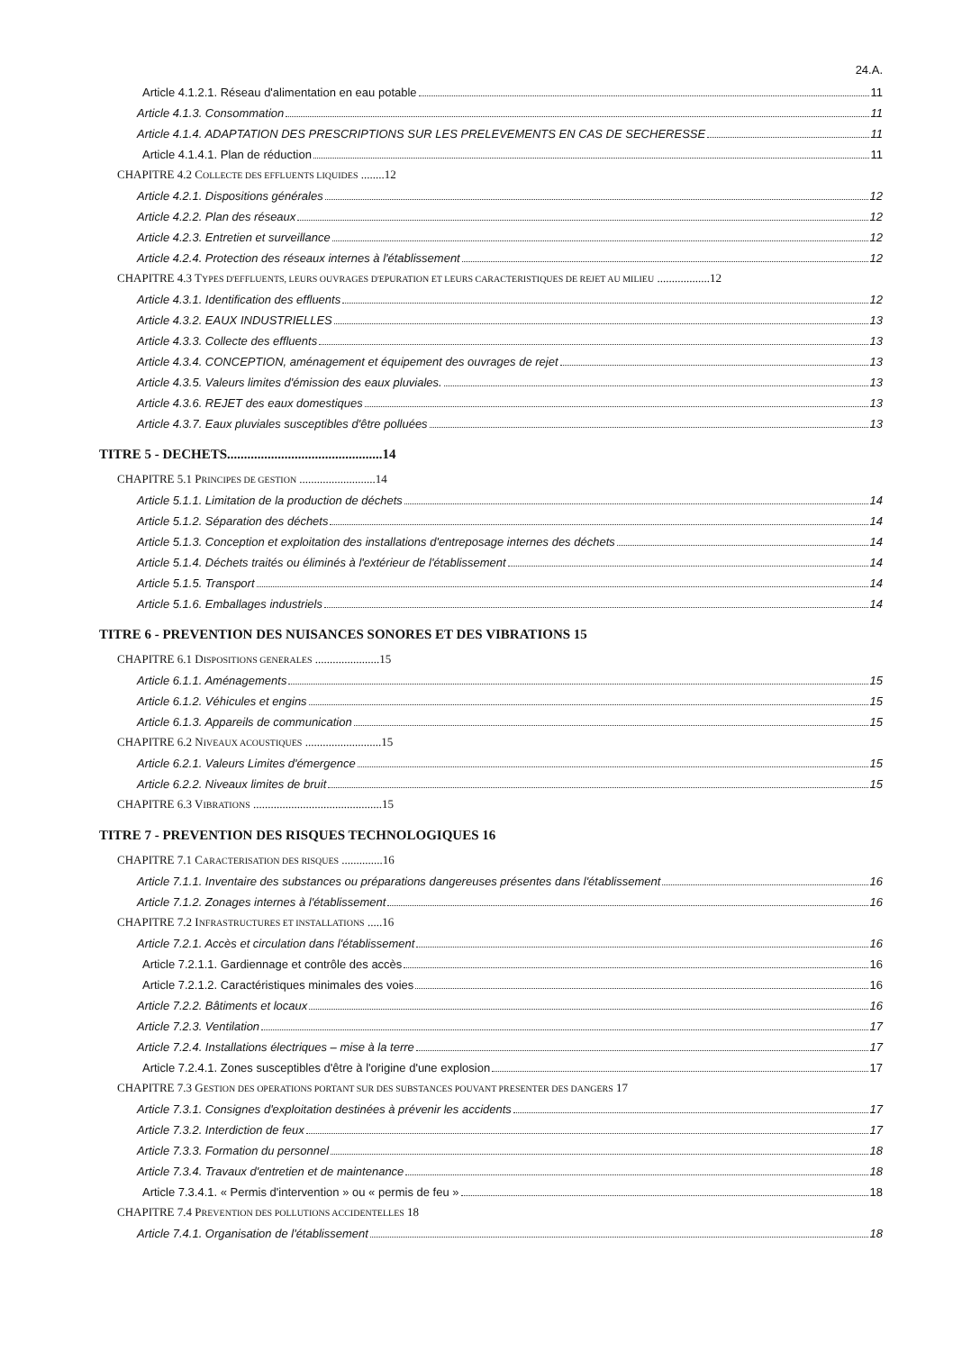24.A.
Article 4.1.2.1. Réseau d'alimentation en eau potable 11
Article 4.1.3. Consommation 11
Article 4.1.4. ADAPTATION DES PRESCRIPTIONS SUR LES PRELEVEMENTS EN CAS DE SECHERESSE 11
Article 4.1.4.1. Plan de réduction 11
CHAPITRE 4.2 COLLECTE DES EFFLUENTS LIQUIDES ........12
Article 4.2.1. Dispositions générales 12
Article 4.2.2. Plan des réseaux 12
Article 4.2.3. Entretien et surveillance 12
Article 4.2.4. Protection des réseaux internes à l'établissement 12
CHAPITRE 4.3 TYPES D'EFFLUENTS, LEURS OUVRAGES D'EPURATION ET LEURS CARACTERISTIQUES DE REJET AU MILIEU ..................12
Article 4.3.1. Identification des effluents 12
Article 4.3.2. EAUX INDUSTRIELLES 13
Article 4.3.3. Collecte des effluents 13
Article 4.3.4. CONCEPTION, aménagement et équipement des ouvrages de rejet 13
Article 4.3.5. Valeurs limites d'émission des eaux pluviales. 13
Article 4.3.6. REJET des eaux domestiques 13
Article 4.3.7. Eaux pluviales susceptibles d'être polluées 13
TITRE 5 - DECHETS..............................................14
CHAPITRE 5.1 PRINCIPES DE GESTION ..........................14
Article 5.1.1. Limitation de la production de déchets 14
Article 5.1.2. Séparation des déchets 14
Article 5.1.3. Conception et exploitation des installations d'entreposage internes des déchets 14
Article 5.1.4. Déchets traités ou éliminés à l'extérieur de l'établissement 14
Article 5.1.5. Transport 14
Article 5.1.6. Emballages industriels 14
TITRE 6 - PREVENTION DES NUISANCES SONORES ET DES VIBRATIONS 15
CHAPITRE 6.1 DISPOSITIONS GENERALES ......................15
Article 6.1.1. Aménagements 15
Article 6.1.2. Véhicules et engins 15
Article 6.1.3. Appareils de communication 15
CHAPITRE 6.2 NIVEAUX ACOUSTIQUES ..........................15
Article 6.2.1. Valeurs Limites d'émergence 15
Article 6.2.2. Niveaux limites de bruit 15
CHAPITRE 6.3 VIBRATIONS ............................................15
TITRE 7 - PREVENTION DES RISQUES TECHNOLOGIQUES 16
CHAPITRE 7.1 CARACTERISATION DES RISQUES ..............16
Article 7.1.1. Inventaire des substances ou préparations dangereuses présentes dans l'établissement 16
Article 7.1.2. Zonages internes à l'établissement 16
CHAPITRE 7.2 INFRASTRUCTURES ET INSTALLATIONS .....16
Article 7.2.1. Accès et circulation dans l'établissement 16
Article 7.2.1.1. Gardiennage et contrôle des accès 16
Article 7.2.1.2. Caractéristiques minimales des voies 16
Article 7.2.2. Bâtiments et locaux 16
Article 7.2.3. Ventilation 17
Article 7.2.4. Installations électriques – mise à la terre 17
Article 7.2.4.1. Zones susceptibles d'être à l'origine d'une explosion 17
CHAPITRE 7.3 GESTION DES OPERATIONS PORTANT SUR DES SUBSTANCES POUVANT PRESENTER DES DANGERS 17
Article 7.3.1. Consignes d'exploitation destinées à prévenir les accidents 17
Article 7.3.2. Interdiction de feux 17
Article 7.3.3. Formation du personnel 18
Article 7.3.4. Travaux d'entretien et de maintenance 18
Article 7.3.4.1. « Permis d'intervention » ou « permis de feu » 18
CHAPITRE 7.4 PREVENTION DES POLLUTIONS ACCIDENTELLES 18
Article 7.4.1. Organisation de l'établissement 18